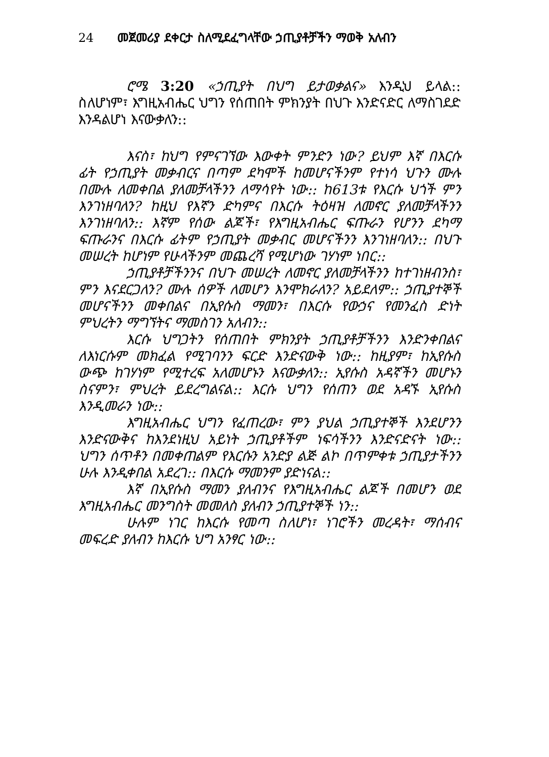24 መጀመሪያ ደቀርታ ስለሚደፈግላቸው ኃጢያቶቻችን ማወቅ አለብን
ሮሜ 3:20 «ኃጢያት በህግ ይታወቃልና» እንዲህ ይላል:: ስለሆነም፣ እግዚአብሔር ህግን የሰጠበት ምክንያት በህጉ እንድናድር ለማስገደድ እንዳልሆነ እናውቃለን::
እናስ፣ ከህግ የምናገኘው እውቀት ምንድን ነው? ይህም እኛ በእርሱ ፊት የኃጢያት መቃብርና በጣም ደካሞች ከመሆናችንም የተነሳ ህጉን ሙሉ በሙሉ ለመቀበል ያለመቻላችንን ለማሳየት ነው:: ከ613ቱ የእርሱ ህጎች ምን እንገነዘባለን? ከዚህ የእኛን ድካምና በእርሱ ትዕዛዝ ለመኖር ያለመቻላችንን እንገነዘባለን:: እኛም የሰው ልጆች፣ የእግዚአብሔር ፍጡራን የሆንን ደካማ ፍጡራንና በእርሱ ፊትም የኃጢያት መቃብር መሆናችንን እንገነዘባለን:: በህጉ መሠረት ከሆነም የሁላችንም መጨረሻ የሚሆነው ገሃነም ነበር::
ኃጢያቶቻችንንና በህጉ መሠረት ለመኖር ያለመቻላችንን ከተገነዘብንስ፣ ምን እናደርጋለን? ሙሉ ሰዎች ለመሆን እንሞክራለን? አይደለም:: ኃጢያተኞች መሆናችንን መቀበልና በኢየሱስ ማመን፣ በእርሱ የውኃና የመንፈስ ድነት ምህረትን ማግኘትና ማመስገን አለብን::
እርሱ ህግጋትን የሰጠበት ምክንያት ኃጢያቶቻችንን እንድንቀበልና ለእነርሱም መክፈል የሚገባንን ፍርድ እንድናውቅ ነው:: ከዚያም፣ ከኢየሱስ ውጭ ከገሃነም የሚተረፍ አለመሆኑን እናውቃለን:: ኢየሱስ አዳኛችን መሆኑን ስናምን፣ ምህረት ይደረግልናል:: እርሱ ህግን የሰጠን ወደ አዳኙ ኢየሱስ እንዲመራን ነው::
እግዚአብሔር ህግን የፈጠረው፣ ምን ያህል ኃጢያተኞች እንደሆንን እንድናውቅና ከእንደነዚህ አይነት ኃጢያቶችም ነፍሳችንን እንድናድናት ነው:: ህግን ሰጥቶን በመቀጠልም የእርሱን አንድያ ልጅ ልኮ በጥምቀቱ ኃጢያታችንን ሁሉ እንዲቀበል አደረገ:: በእርሱ ማመንም ያድነናል::
እኛ በኢየሱስ ማመን ያለብንና የእግዚአብሔር ልጆች በመሆን ወደ እግዚአብሔር መንግስት መመለስ ያለብን ኃጢያተኞች ነን::
ሁሉም ነገር ከእርሱ የመጣ ስለሆነ፣ ነገሮችን መረዳት፣ ማሰብና መፍረድ ያለብን ከእርሱ ህግ አንፃር ነው::